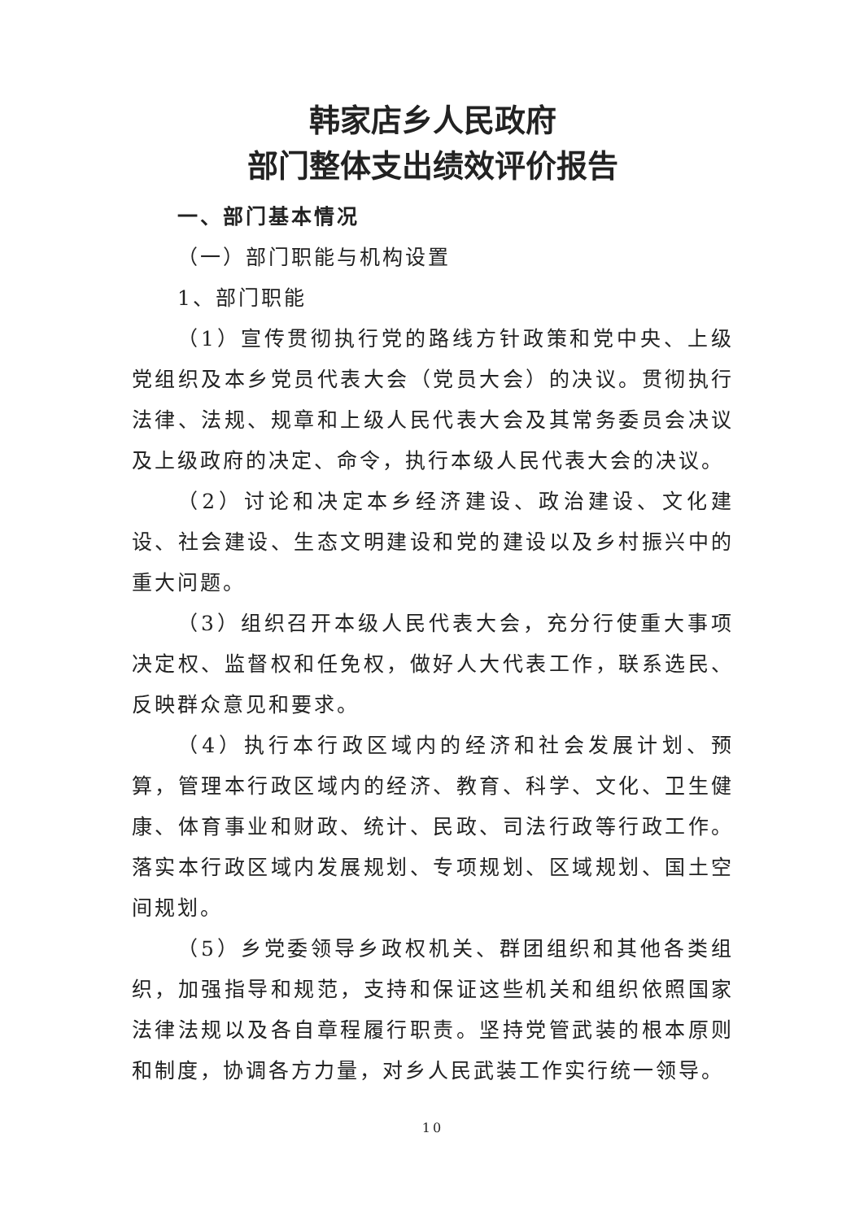韩家店乡人民政府
部门整体支出绩效评价报告
一、部门基本情况
（一）部门职能与机构设置
1、部门职能
（1）宣传贯彻执行党的路线方针政策和党中央、上级党组织及本乡党员代表大会（党员大会）的决议。贯彻执行法律、法规、规章和上级人民代表大会及其常务委员会决议及上级政府的决定、命令，执行本级人民代表大会的决议。
（2）讨论和决定本乡经济建设、政治建设、文化建设、社会建设、生态文明建设和党的建设以及乡村振兴中的重大问题。
（3）组织召开本级人民代表大会，充分行使重大事项决定权、监督权和任免权，做好人大代表工作，联系选民、反映群众意见和要求。
（4）执行本行政区域内的经济和社会发展计划、预算，管理本行政区域内的经济、教育、科学、文化、卫生健康、体育事业和财政、统计、民政、司法行政等行政工作。落实本行政区域内发展规划、专项规划、区域规划、国土空间规划。
（5）乡党委领导乡政权机关、群团组织和其他各类组织，加强指导和规范，支持和保证这些机关和组织依照国家法律法规以及各自章程履行职责。坚持党管武装的根本原则和制度，协调各方力量，对乡人民武装工作实行统一领导。
10